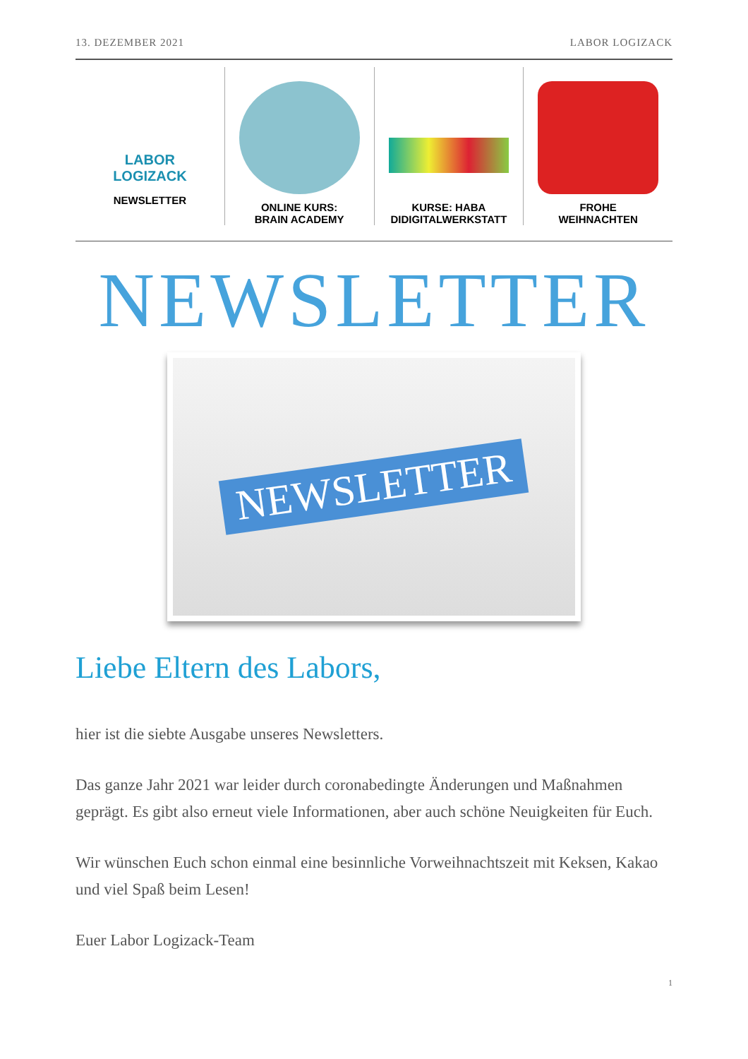13. DEZEMBER 2021 LABOR LOGIZACK
LABOR LOGIZACK
NEWSLETTER
ONLINE KURS:
BRAIN ACADEMY
KURSE: HABA
DIDIGITALWERKSTATT
FROHE
WEIHNACHTEN
NEWSLETTER
NEWSLETTER
Liebe Eltern des Labors,
hier ist die siebte Ausgabe unseres Newsletters.
Das ganze Jahr 2021 war leider durch coronabedingte Änderungen und Maßnahmen geprägt. Es gibt also erneut viele Informationen, aber auch schöne Neuigkeiten für Euch.
Wir wünschen Euch schon einmal eine besinnliche Vorweihnachtszeit mit Keksen, Kakao und viel Spaß beim Lesen!
Euer Labor Logizack-Team
1